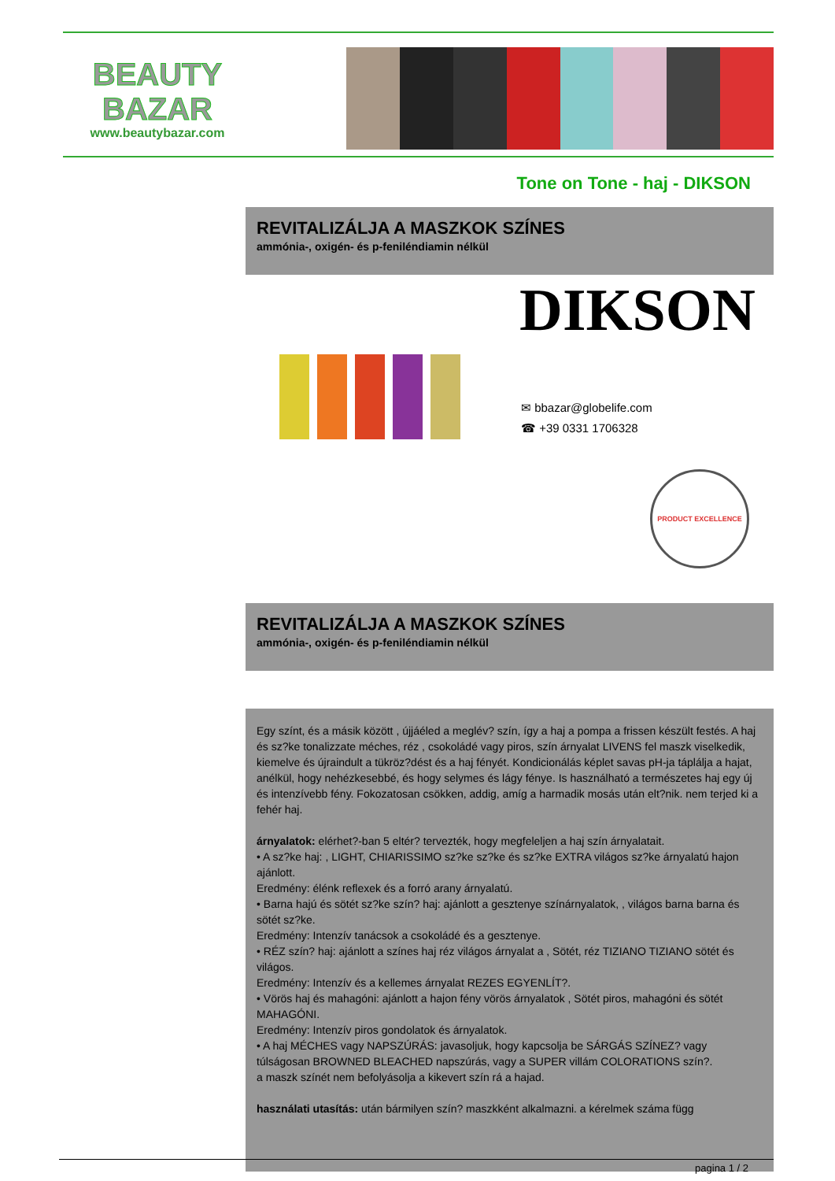BEAUTY
BAZAR
www.beautybazar.com
Tone on Tone - haj - DIKSON
REVITALIZÁLJA A MASZKOK SZÍNES
ammónia-, oxigén- és p-feniléndiamin nélkül
DIKSON
✉ bbazar@globelife.com
☎ +39 0331 1706328
PRODUCT EXCELLENCE
REVITALIZÁLJA A MASZKOK SZÍNES
ammónia-, oxigén- és p-feniléndiamin nélkül
Egy színt, és a másik között , újjáéled a meglév? szín, így a haj a pompa a frissen készült festés. A haj és sz?ke tonalizzate méches, réz , csokoládé vagy piros, szín árnyalat LIVENS fel maszk viselkedik, kiemelve és újraindult a tükröz?dést és a haj fényét. Kondicionálás képlet savas pH-ja táplálja a hajat, anélkül, hogy nehézkesebbé, és hogy selymes és lágy fénye. Is használható a természetes haj egy új és intenzívebb fény. Fokozatosan csökken, addig, amíg a harmadik mosás után elt?nik. nem terjed ki a fehér haj.
árnyalatok: elérhet?-ban 5 eltér? tervezték, hogy megfeleljen a haj szín árnyalatait.
• A sz?ke haj: , LIGHT, CHIARISSIMO sz?ke sz?ke és sz?ke EXTRA világos sz?ke árnyalatú hajon ajánlott.
Eredmény: élénk reflexek és a forró arany árnyalatú.
• Barna hajú és sötét sz?ke szín? haj: ajánlott a gesztenye színárnyalatok, , világos barna barna és sötét sz?ke.
Eredmény: Intenzív tanácsok a csokoládé és a gesztenye.
• RÉZ szín? haj: ajánlott a színes haj réz világos árnyalat a , Sötét, réz TIZIANO TIZIANO sötét és világos.
Eredmény: Intenzív és a kellemes árnyalat REZES EGYENLÍT?.
• Vörös haj és mahagóni: ajánlott a hajon fény vörös árnyalatok , Sötét piros, mahagóni és sötét MAHAGÓNI.
Eredmény: Intenzív piros gondolatok és árnyalatok.
• A haj MÉCHES vagy NAPSZÚRÁS: javasoljuk, hogy kapcsolja be SÁRGÁS SZÍNEZ? vagy túlságosan BROWNED BLEACHED napszúrás, vagy a SUPER villám COLORATIONS szín?.
a maszk színét nem befolyásolja a kikevert szín rá a hajad.
használati utasítás: után bármilyen szín? maszkként alkalmazni. a kérelmek száma függ
pagina 1 / 2